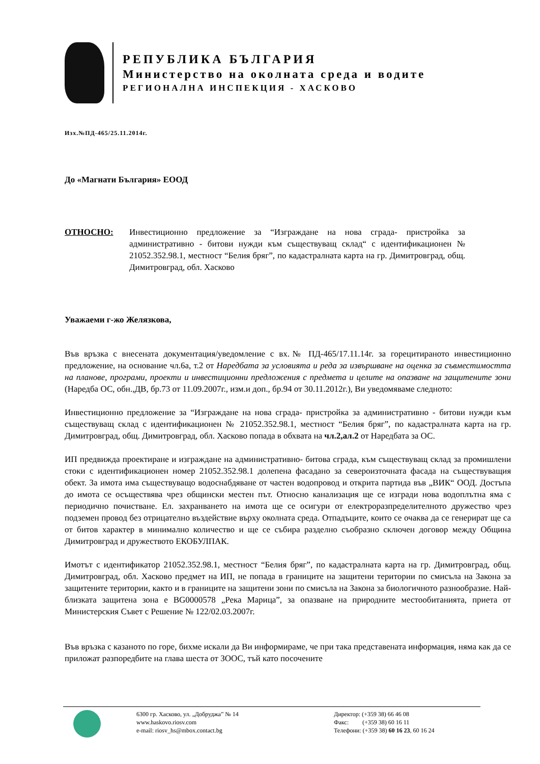РЕПУБЛИКА БЪЛГАРИЯ
Министерство на околната среда и водите
РЕГИОНАЛНА ИНСПЕКЦИЯ - ХАСКОВО
Изх.№ПД-465/25.11.2014г.
До «Магнати България» ЕООД
ОТНОСНО: Инвестиционно предложение за “Изграждане на нова сграда- пристройка за административно - битови нужди към съществуващ склад“ с идентификационен № 21052.352.98.1, местност “Белия бряг”, по кадастралната карта на гр. Димитровград, общ. Димитровград, обл. Хасково
Уважаеми г-жо Желязкова,
Във връзка с внесената документация/уведомление с вх.№ ПД-465/17.11.14г. за горецитираното инвестиционно предложение, на основание чл.6а, т.2 от Наредбата за условията и реда за извършване на оценка за съвместимостта на планове, програми, проекти и инвестиционни предложения с предмета и целите на опазване на защитените зони (Наредба ОС, обн.,ДВ, бр.73 от 11.09.2007г., изм.и доп., бр.94 от 30.11.2012г.), Ви уведомяваме следното:
Инвестиционно предложение за “Изграждане на нова сграда- пристройка за административно - битови нужди към съществуващ склад с идентификационен № 21052.352.98.1, местност “Белия бряг”, по кадастралната карта на гр. Димитровград, общ. Димитровград, обл. Хасково попада в обхвата на чл.2,ал.2 от Наредбата за ОС.
ИП предвижда проектиране и изграждане на административно- битова сграда, към съществуващ склад за промишлени стоки с идентификационен номер 21052.352.98.1 долепена фасадано за североизточната фасада на съществуващия обект. За имота има съществуващо водоснабдяване от частен водопровод и открита партида във „ВИК“ ООД. Достъпа до имота се осъществява чрез общински местен път. Относно канализация ще се изгради нова водоплътна яма с периодично почистване. Ел. захранването на имота ще се осигури от електроразпределителното дружество чрез подземен провод без отрицателно въздействие върху околната среда. Отпадъците, които се очаква да се генерират ще са от битов характер в минимално количество и ще се събира разделно съобразно сключен договор между Община Димитровград и дружеството ЕКОБУЛПАК.
Имотът с идентификатор 21052.352.98.1, местност “Белия бряг”, по кадастралната карта на гр. Димитровград, общ. Димитровград, обл. Хасково предмет на ИП, не попада в границите на защитени територии по смисъла на Закона за защитените територии, както и в границите на защитени зони по смисъла на Закона за биологичното разнообразие. Най-близката защитена зона е BG0000578 „Река Марица”, за опазване на природните местообитанията, приета от Министерския Съвет с Решение № 122/02.03.2007г.
Във връзка с казаното по горе, бихме искали да Ви информираме, че при така представената информация, няма как да се приложат разпоредбите на глава шеста от ЗООС, тъй като посочените
6300 гр. Хасково, ул. „Добруджа” № 14
www.haskovo.riosv.com
e-mail: riosv_hs@mbox.contact.bg
Директор: (+359 38) 66 46 08
Факс: (+359 38) 60 16 11
Телефони: (+359 38) 60 16 23, 60 16 24